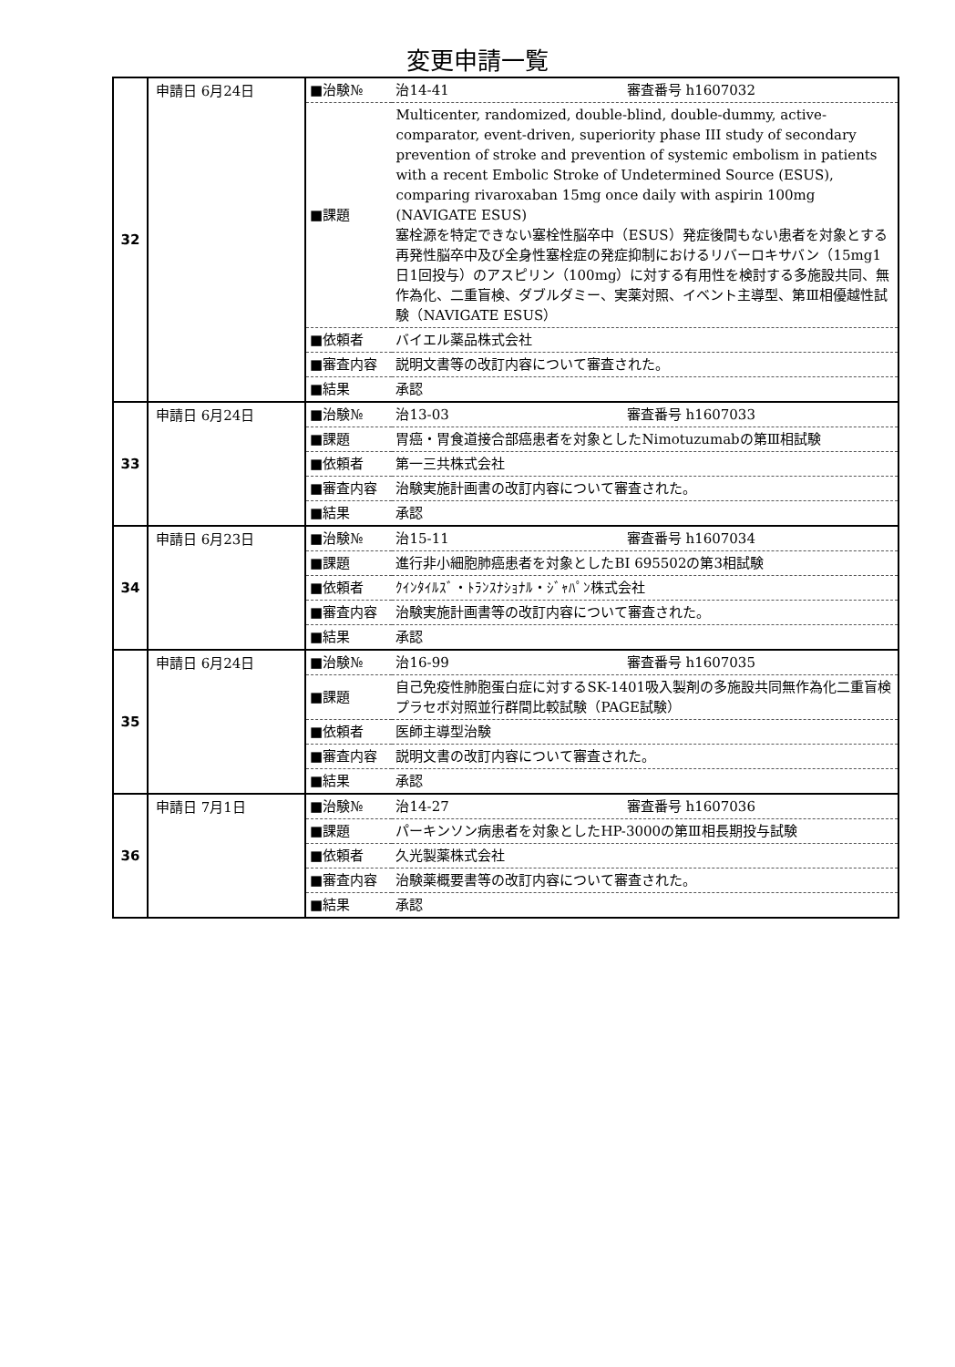変更申請一覧
| 32 | 申請日 6月24日 | / ■治験№ / 治14-41 審査番号 h1607032 / / ■課題 / Multicenter, randomized, double-blind, double-dummy, active-comparator, event-driven, superiority phase III study of secondary prevention of stroke and prevention of systemic embolism in patients with a recent Embolic Stroke of Undetermined Source (ESUS), comparing rivaroxaban 15mg once daily with aspirin 100mg (NAVIGATE ESUS) 塞栓源を特定できない塞栓性脳卒中（ESUS）発症後間もない患者を対象とする再発性脳卒中及び全身性塞栓症の発症抑制におけるリバーロキサバン（15mg1日1回投与）のアスピリン（100mg）に対する有用性を検討する多施設共同、無作為化、二重盲検、ダブルダミー、実薬対照、イベント主導型、第Ⅲ相優越性試験（NAVIGATE ESUS） / / ■依頼者 / バイエル薬品株式会社 / / ■審査内容 / 説明文書等の改訂内容について審査された。 / / ■結果 / 承認 / |
| 33 | 申請日 6月24日 | / ■治験№ / 治13-03 審査番号 h1607033 / / ■課題 / 胃癌・胃食道接合部癌患者を対象としたNimotuzumabの第Ⅲ相試験 / / ■依頼者 / 第一三共株式会社 / / ■審査内容 / 治験実施計画書の改訂内容について審査された。 / / ■結果 / 承認 / |
| 34 | 申請日 6月23日 | / ■治験№ / 治15-11 審査番号 h1607034 / / ■課題 / 進行非小細胞肺癌患者を対象としたBI 695502の第3相試験 / / ■依頼者 / ｸｲﾝﾀｲﾙｽﾞ・ﾄﾗﾝｽﾅｼｮﾅﾙ・ｼﾞｬﾊﾟﾝ株式会社 / / ■審査内容 / 治験実施計画書等の改訂内容について審査された。 / / ■結果 / 承認 / |
| 35 | 申請日 6月24日 | / ■治験№ / 治16-99 審査番号 h1607035 / / ■課題 / 自己免疫性肺胞蛋白症に対するSK-1401吸入製剤の多施設共同無作為化二重盲検プラセボ対照並行群間比較試験（PAGE試験） / / ■依頼者 / 医師主導型治験 / / ■審査内容 / 説明文書の改訂内容について審査された。 / / ■結果 / 承認 / |
| 36 | 申請日 7月1日 | / ■治験№ / 治14-27 審査番号 h1607036 / / ■課題 / パーキンソン病患者を対象としたHP-3000の第Ⅲ相長期投与試験 / / ■依頼者 / 久光製薬株式会社 / / ■審査内容 / 治験薬概要書等の改訂内容について審査された。 / / ■結果 / 承認 / |